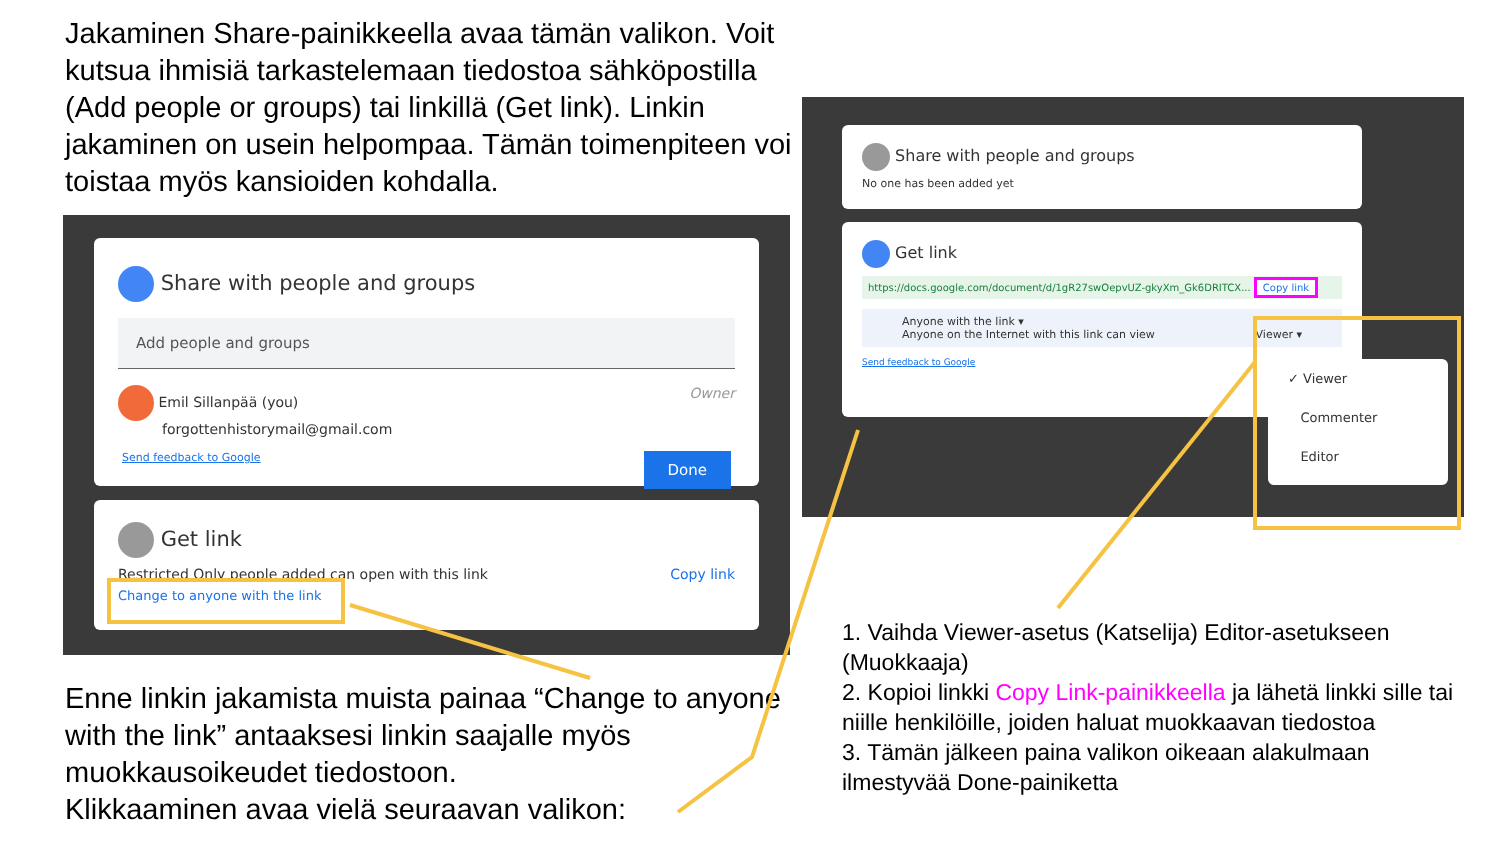Jakaminen Share-painikkeella avaa tämän valikon. Voit kutsua ihmisiä tarkastelemaan tiedostoa sähköpostilla (Add people or groups) tai linkillä (Get link). Linkin jakaminen on usein helpompaa. Tämän toimenpiteen voi toistaa myös kansioiden kohdalla.
Share with people and groups
Add people and groups
Emil Sillanpää (you) Owner
forgottenhistorymail@gmail.com
Send feedback to Google Done
Get link
Restricted Only people added can open with this link Copy link
Change to anyone with the link
Enne linkin jakamista muista painaa “Change to anyone with the link” antaaksesi linkin saajalle myös muokkausoikeudet tiedostoon.
Klikkaaminen avaa vielä seuraavan valikon:
Share with people and groups
No one has been added yet
Get link
https://docs.google.com/document/d/1gR27swOepvUZ-gkyXm_Gk6DRITCX... Copy link
Anyone with the link ▾
Anyone on the Internet with this link can view Viewer ▾
Send feedback to Google
✓ Viewer
Commenter
Editor
1. Vaihda Viewer-asetus (Katselija) Editor-asetukseen (Muokkaaja)
2. Kopioi linkki Copy Link-painikkeella ja lähetä linkki sille tai niille henkilöille, joiden haluat muokkaavan tiedostoa
3. Tämän jälkeen paina valikon oikeaan alakulmaan ilmestyvää Done-painiketta